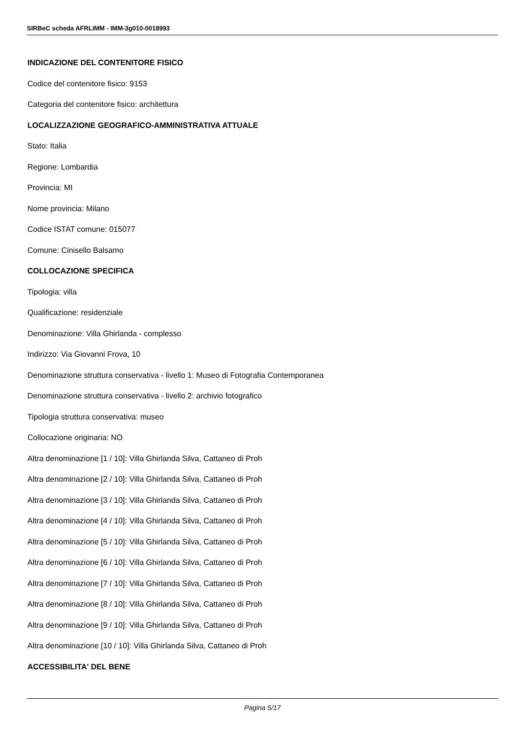SIRBeC scheda AFRLIMM - IMM-3g010-0018993
INDICAZIONE DEL CONTENITORE FISICO
Codice del contenitore fisico: 9153
Categoria del contenitore fisico: architettura
LOCALIZZAZIONE GEOGRAFICO-AMMINISTRATIVA ATTUALE
Stato: Italia
Regione: Lombardia
Provincia: MI
Nome provincia: Milano
Codice ISTAT comune: 015077
Comune: Cinisello Balsamo
COLLOCAZIONE SPECIFICA
Tipologia: villa
Qualificazione: residenziale
Denominazione: Villa Ghirlanda - complesso
Indirizzo: Via Giovanni Frova, 10
Denominazione struttura conservativa - livello 1: Museo di Fotografia Contemporanea
Denominazione struttura conservativa - livello 2: archivio fotografico
Tipologia struttura conservativa: museo
Collocazione originaria: NO
Altra denominazione [1 / 10]: Villa Ghirlanda Silva, Cattaneo di Proh
Altra denominazione [2 / 10]: Villa Ghirlanda Silva, Cattaneo di Proh
Altra denominazione [3 / 10]: Villa Ghirlanda Silva, Cattaneo di Proh
Altra denominazione [4 / 10]: Villa Ghirlanda Silva, Cattaneo di Proh
Altra denominazione [5 / 10]: Villa Ghirlanda Silva, Cattaneo di Proh
Altra denominazione [6 / 10]: Villa Ghirlanda Silva, Cattaneo di Proh
Altra denominazione [7 / 10]: Villa Ghirlanda Silva, Cattaneo di Proh
Altra denominazione [8 / 10]: Villa Ghirlanda Silva, Cattaneo di Proh
Altra denominazione [9 / 10]: Villa Ghirlanda Silva, Cattaneo di Proh
Altra denominazione [10 / 10]: Villa Ghirlanda Silva, Cattaneo di Proh
ACCESSIBILITA' DEL BENE
Pagina 5/17